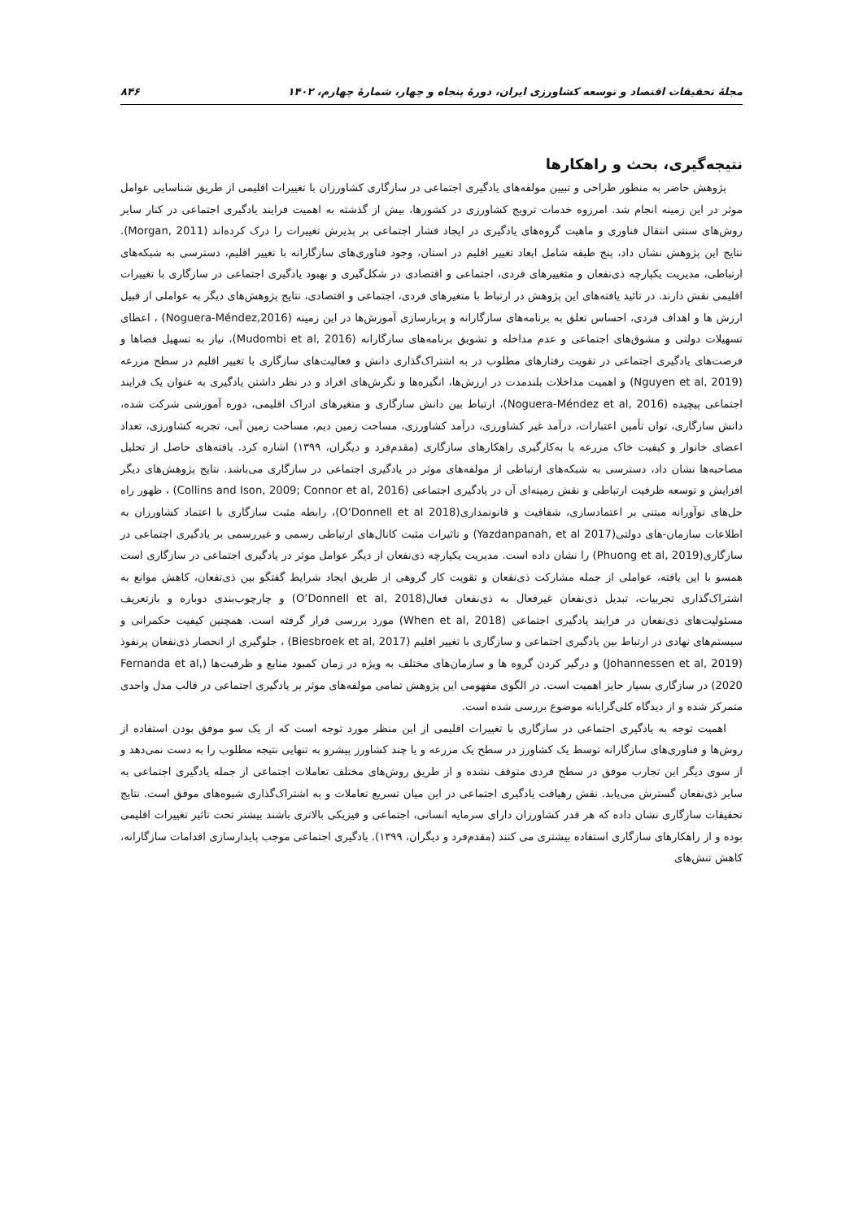مجلهٔ تحقیقات اقتصاد و توسعه کشاورزی ایران، دورهٔ پنجاه و چهار، شمارهٔ چهارم، ۱۴۰۲ ۸۴۶
نتیجه‌گیری، بحث و راهکارها
پژوهش حاضر به منظور طراحی و تبیین مولفه‌های یادگیری اجتماعی در سازگاری کشاورزان با تغییرات اقلیمی از طریق شناسایی عوامل موثر در این زمینه انجام شد. امرزوه خدمات ترویج کشاورزی در کشورها، بیش از گذشته به اهمیت فرایند یادگیری اجتماعی در کنار سایر روش‌های سنتی انتقال فناوری و ماهیت گروه‌های یادگیری در ایجاد فشار اجتماعی بر پذیرش تغییرات را درک کرده‌اند (Morgan, 2011). نتایج این پژوهش نشان داد، پنج طبقه شامل ابعاد تغییر اقلیم در استان، وجود فناوری‌های سازگارانه با تغییر اقلیم، دسترسی به شبکه‌های ارتباطی، مدیریت یکپارچه ذی‌نفعان و متغییرهای فردی، اجتماعی و اقتصادی در شکل‌گیری و بهبود یادگیری اجتماعی در سازگاری با تغییرات اقلیمی نقش دارند. در تائید یافته‌های این پژوهش در ارتباط با متغیرهای فردی، اجتماعی و اقتصادی، نتایج پژوهش‌های دیگر به عواملی از قبیل ارزش ها و اهداف فردی، احساس تعلق به برنامه‌های سازگارانه و پربارسازی آموزش‌ها در این زمینه (Noguera-Méndez,2016) ، اعطای تسهیلات دولتی و مشوق‌های اجتماعی و عدم مداخله و تشویق برنامه‌های سازگارانه (Mudombi et al, 2016)، نیاز به تسهیل فضاها و فرصت‌های یادگیری اجتماعی در تقویت رفتارهای مطلوب در به اشتراک‌گذاری دانش و فعالیت‌های سازگاری با تغییر اقلیم در سطح مزرعه (Nguyen et al, 2019) و اهمیت مداخلات بلندمدت در ارزش‌ها، انگیزه‌ها و نگرش‌های افراد و در نظر داشتن یادگیری به عنوان یک فرایند اجتماعی پیچیده (Noguera-Méndez et al, 2016)، ارتباط بین دانش سازگاری و متغیرهای ادراک اقلیمی، دوره آموزشی شرکت شده، دانش سازگاری، توان تأمین اعتبارات، درآمد غیر کشاورزی، درآمد کشاورزی، مساحت زمین دیم، مساحت زمین آبی، تجربه کشاورزی، تعداد اعضای خانوار و کیفیت خاک مزرعه با به‌کارگیری راهکارهای سازگاری (مقدم‌فرد و دیگران، ۱۳۹۹) اشاره کرد. یافته‌های حاصل از تحلیل مصاحبه‌ها نشان داد، دسترسی به شبکه‌های ارتباطی از مولفه‌های موثر در یادگیری اجتماعی در سازگاری می‌باشد. نتایج پژوهش‌های دیگر افزایش و توسعه ظرفیت ارتباطی و نقش زمینه‌ای آن در یادگیری اجتماعی (Collins and Ison, 2009; Connor et al, 2016) ، ظهور راه حل‌های نوآورانه مبتنی بر اعتمادسازی، شفافیت و قانونمداری(O’Donnell et al 2018)، رابطه مثبت سازگاری با اعتماد کشاورزان به اطلاعات سازمان-های دولتی(Yazdanpanah, et al 2017) و تاثیرات مثبت کانال‌های ارتباطی رسمی و غیررسمی بر یادگیری اجتماعی در سازگاری(Phuong et al, 2019) را نشان داده است. مدیریت یکپارچه ذی‌نفعان از دیگر عوامل موثر در یادگیری اجتماعی در سازگاری است همسو با این یافته، عواملی از جمله مشارکت ذی‌نفعان و تقویت کار گروهی از طریق ایجاد شرایط گفتگو بین ذی‌نفعان، کاهش موانع به اشتراک‌گذاری تجربیات، تبدیل ذی‌نفعان غیرفعال به ذی‌نفعان فعال(O’Donnell et al, 2018) و چارچوب‌بندی دوباره و بازتعریف مسئولیت‌های ذی‌نفعان در فرایند یادگیری اجتماعی (When et al, 2018) مورد بررسی قرار گرفته است. همچنین کیفیت حکمرانی و سیستم‌های نهادی در ارتباط بین یادگیری اجتماعی و سازگاری با تغییر اقلیم (Biesbroek et al, 2017) ، جلوگیری از انحصار ذی‌نفعان پرنفوذ (Johannessen et al, 2019) و درگیر کردن گروه ها و سازمان‌های مختلف به ویژه در زمان کمبود منابع و ظرفبت‌ها (Fernanda et al, 2020) در سازگاری بسیار حایز اهمیت است. در الگوی مفهومی این پژوهش تمامی مولفه‌های موثر بر یادگیری اجتماعی در قالب مدل واحدی متمرکز شده و از دیدگاه کلی‌گرایانه موضوع بررسی شده است.
اهمیت توجه به یادگیری اجتماعی در سازگاری با تغییرات اقلیمی از این منظر مورد توجه است که از یک سو موفق بودن استفاده از روش‌ها و فناوری‌های سازگارانه توسط یک کشاورز در سطح یک مزرعه و یا چند کشاورز پیشرو به تنهایی نتیجه مطلوب را به دست نمی‌دهد و از سوی دیگر این تجارب موفق در سطح فردی متوقف نشده و از طریق روش‌های مختلف تعاملات اجتماعی از جمله یادگیری اجتماعی به سایر ذی‌نفعان گسترش می‌یابد. نقش رهیافت یادگیری اجتماعی در این میان تسریع تعاملات و به اشتراک‌گذاری شیوه‌های موفق است. نتایج تحقیقات سازگاری نشان داده که هر قدر کشاورزان دارای سرمایه انسانی، اجتماعی و فیزیکی بالاتری باشند بیشتر تحت تاثیر تغییرات اقلیمی بوده و از راهکارهای سازگاری استفاده بیشتری می کنند (مقدم‌فرد و دیگران، ۱۳۹۹). یادگیری اجتماعی موجب پایدارسازی اقدامات سازگارانه، کاهش تنش‌های